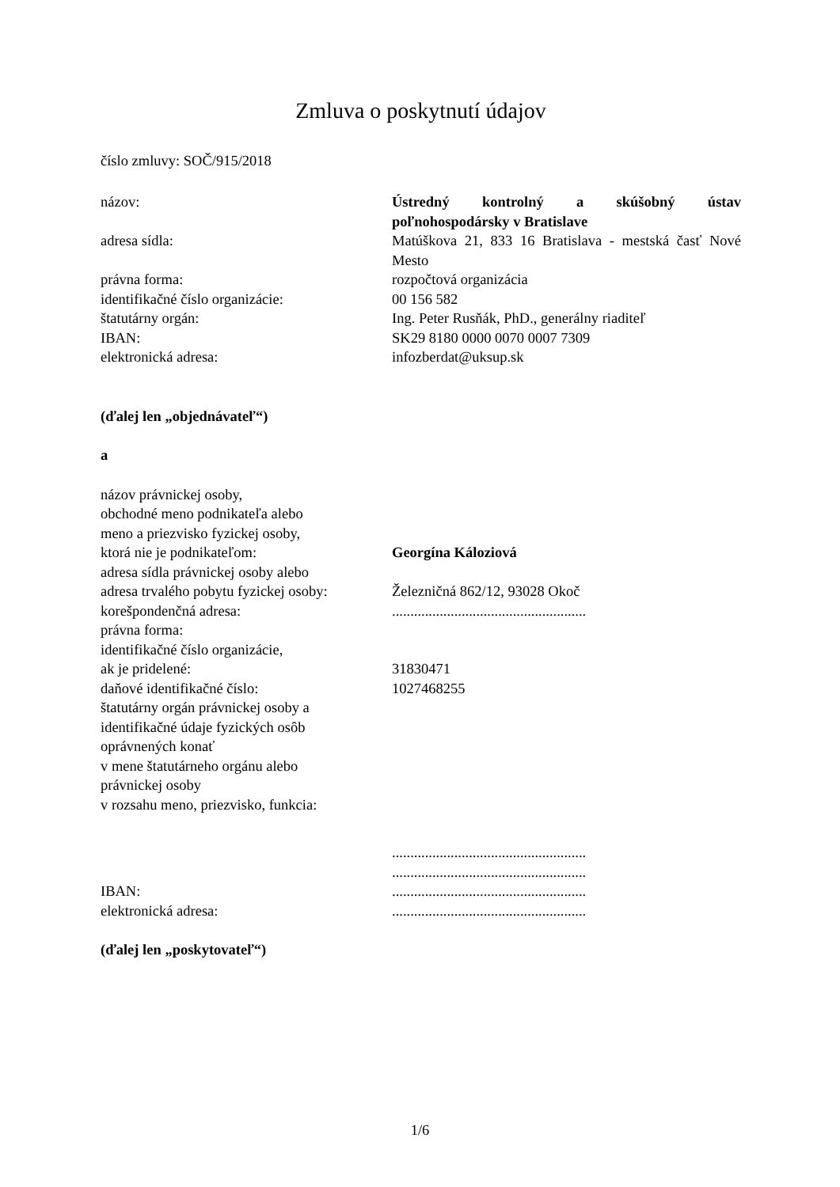Zmluva o poskytnutí údajov
číslo zmluvy: SOČ/915/2018
názov: Ústredný kontrolný a skúšobný ústav poľnohospodársky v Bratislave
adresa sídla: Matúškova 21, 833 16 Bratislava - mestská časť Nové Mesto
právna forma: rozpočtová organizácia
identifikačné číslo organizácie: 00 156 582
štatutárny orgán: Ing. Peter Rusňák, PhD., generálny riaditeľ
IBAN: SK29 8180 0000 0070 0007 7309
elektronická adresa: infozberdat@uksup.sk
(ďalej len „objednávateľ“)
a
názov právnickej osoby,
obchodné meno podnikateľa alebo
meno a priezvisko fyzickej osoby,
ktorá nie je podnikateľom: Georgína Káloziová
adresa sídla právnickej osoby alebo
adresa trvalého pobytu fyzickej osoby:
Železničná 862/12, 93028 Okoč
korešpondenčná adresa: .....................................................
právna forma:
identifikačné číslo organizácie,
ak je pridelené: 31830471
daňové identifikačné číslo: 1027468255
štatutárny orgán právnickej osoby a
identifikačné údaje fyzických osôb
oprávnených konať
v mene štatutárneho orgánu alebo
právnickej osoby
v rozsahu meno, priezvisko, funkcia:
.....................................................
.....................................................
IBAN: .....................................................
elektronická adresa: .....................................................
(ďalej len „poskytovateľ“)
1/6